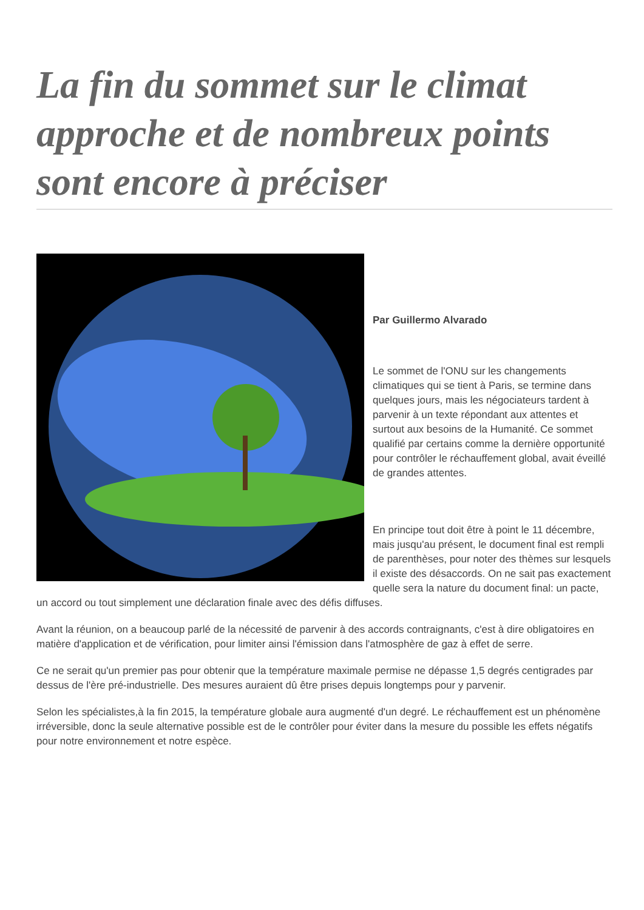La fin du sommet sur le climat approche et de nombreux points sont encore à préciser
Par Guillermo Alvarado
Le sommet de l'ONU sur les changements climatiques qui se tient à Paris, se termine dans quelques jours, mais les négociateurs tardent à parvenir à un texte répondant aux attentes et surtout aux besoins de la Humanité. Ce sommet qualifié par certains comme la dernière opportunité pour contrôler le réchauffement global, avait éveillé de grandes attentes.
En principe tout doit être à point le 11 décembre, mais jusqu'au présent, le document final est rempli de parenthèses, pour noter des thèmes sur lesquels il existe des désaccords. On ne sait pas exactement quelle sera la nature du document final: un pacte, un accord ou tout simplement une déclaration finale avec des défis diffuses.
Avant la réunion, on a beaucoup parlé de la nécessité de parvenir à des accords contraignants, c'est à dire obligatoires en matière d'application et de vérification, pour limiter ainsi l'émission dans l'atmosphère de gaz à effet de serre.
Ce ne serait qu'un premier pas pour obtenir que la température maximale permise ne dépasse 1,5 degrés centigrades par dessus de l'ère pré-industrielle. Des mesures auraient dû être prises depuis longtemps pour y parvenir.
Selon les spécialistes,à la fin 2015, la température globale aura augmenté d'un degré. Le réchauffement est un phénomène irréversible, donc la seule alternative possible est de le contrôler pour éviter dans la mesure du possible les effets négatifs pour notre environnement et notre espèce.